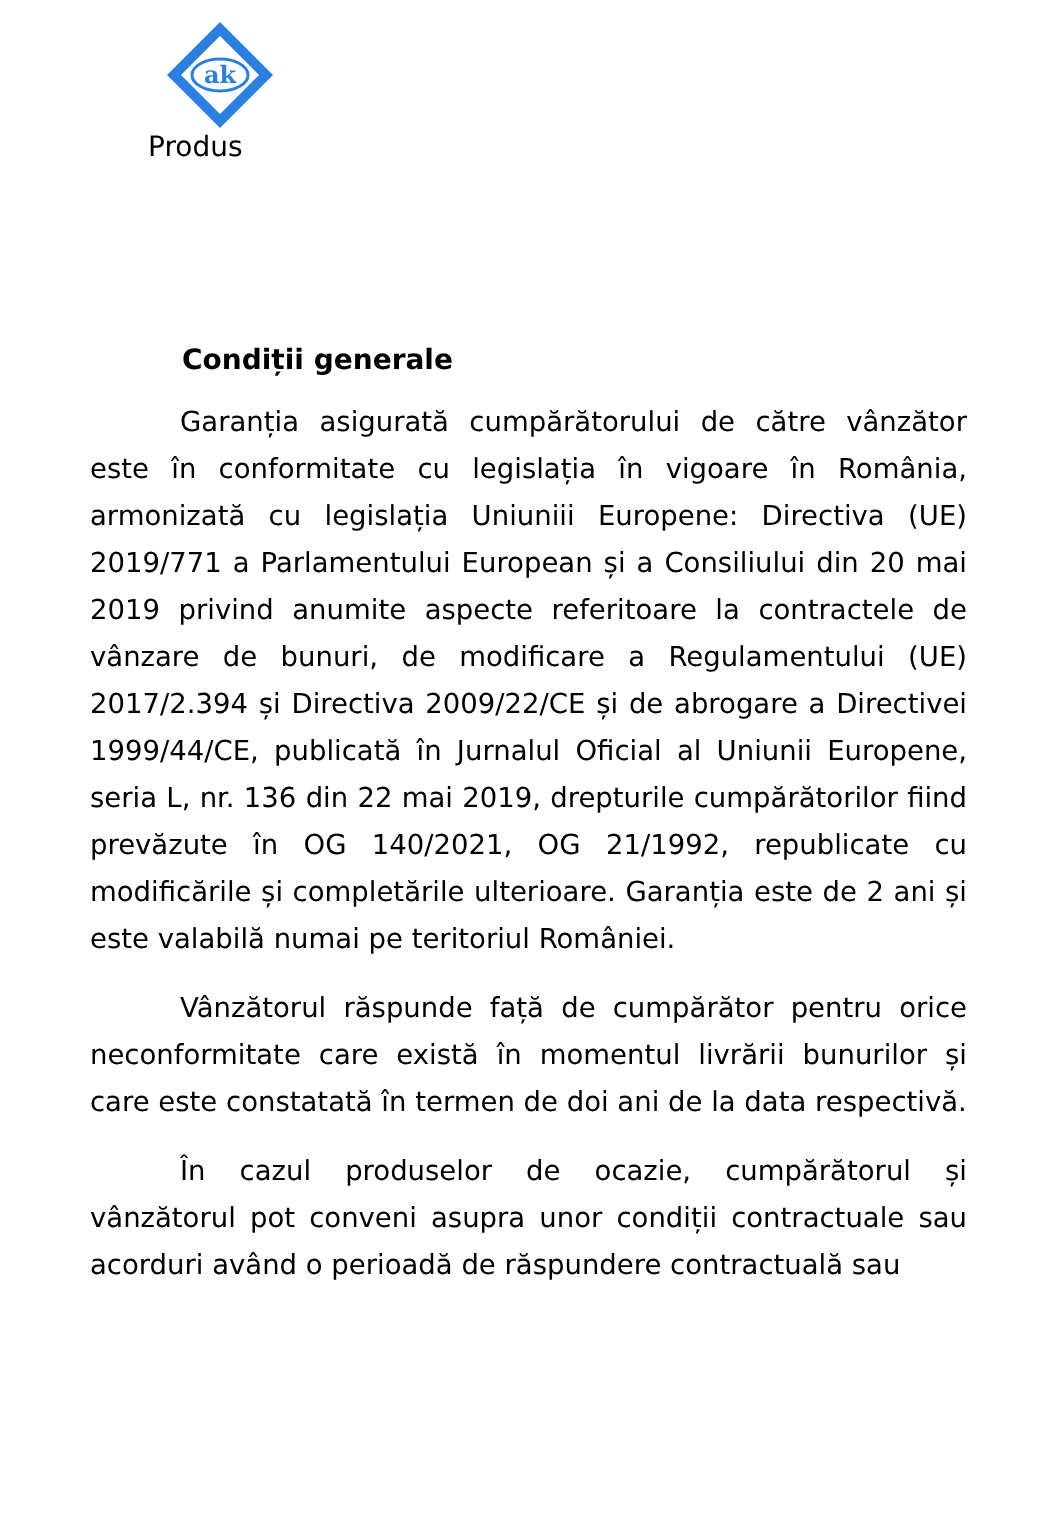ak
Produs
Condiții generale
Garanția asigurată cumpărătorului de către vânzător este în conformitate cu legislația în vigoare în România, armonizată cu legislația Uniuniii Europene: Directiva (UE) 2019/771 a Parlamentului European și a Consiliului din 20 mai 2019 privind anumite aspecte referitoare la contractele de vânzare de bunuri, de modificare a Regulamentului (UE) 2017/2.394 și Directiva 2009/22/CE și de abrogare a Directivei 1999/44/CE, publicată în Jurnalul Oficial al Uniunii Europene, seria L, nr. 136 din 22 mai 2019, drepturile cumpărătorilor fiind prevăzute în OG 140/2021, OG 21/1992, republicate cu modificările și completările ulterioare. Garanția este de 2 ani și este valabilă numai pe teritoriul României.
Vânzătorul răspunde față de cumpărător pentru orice neconformitate care există în momentul livrării bunurilor și care este constatată în termen de doi ani de la data respectivă.
În cazul produselor de ocazie, cumpărătorul și vânzătorul pot conveni asupra unor condiții contractuale sau acorduri având o perioadă de răspundere contractuală sau